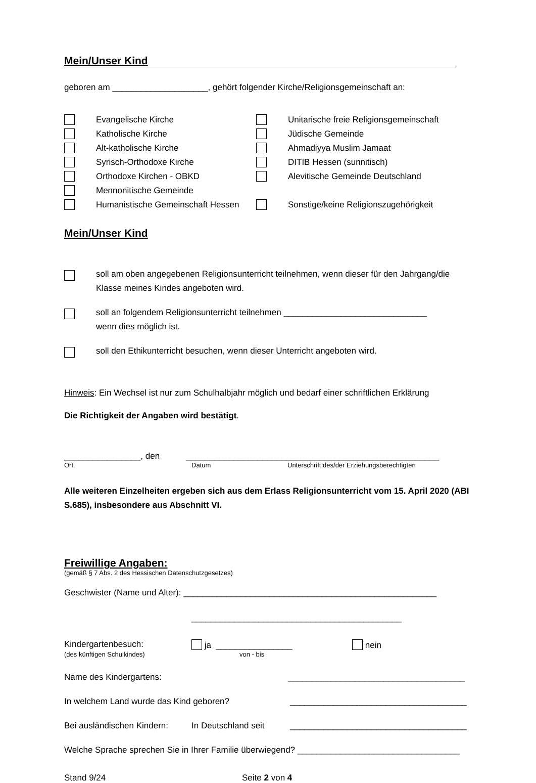Mein/Unser Kind
geboren am ____________________, gehört folgender Kirche/Religionsgemeinschaft an:
Evangelische Kirche Unitarische freie Religionsgemeinschaft
Katholische Kirche Jüdische Gemeinde
Alt-katholische Kirche Ahmadiyya Muslim Jamaat
Syrisch-Orthodoxe Kirche DITIB Hessen (sunnitisch)
Orthodoxe Kirchen - OBKD Alevitische Gemeinde Deutschland
Mennonitische Gemeinde
Humanistische Gemeinschaft Hessen Sonstige/keine Religionszugehörigkeit
Mein/Unser Kind
soll am oben angegebenen Religionsunterricht teilnehmen, wenn dieser für den Jahrgang/die Klasse meines Kindes angeboten wird.
soll an folgendem Religionsunterricht teilnehmen ______________________________
wenn dies möglich ist.
soll den Ethikunterricht besuchen, wenn dieser Unterricht angeboten wird.
Hinweis: Ein Wechsel ist nur zum Schulhalbjahr möglich und bedarf einer schriftlichen Erklärung
Die Richtigkeit der Angaben wird bestätigt.
________________, den _____________________________________________________
Ort Datum Unterschrift des/der Erziehungsberechtigten
Alle weiteren Einzelheiten ergeben sich aus dem Erlass Religionsunterricht vom 15. April 2020 (ABI S.685), insbesondere aus Abschnitt VI.
Freiwillige Angaben:
(gemäß § 7 Abs. 2 des Hessischen Datenschutzgesetzes)
Geschwister (Name und Alter): _____________________________________________________
____________________________________________
Kindergartenbesuch: ja ________________ nein
(des künftigen Schulkindes) von - bis
Name des Kindergartens: _____________________________________
In welchem Land wurde das Kind geboren? _____________________________________
Bei ausländischen Kindern: In Deutschland seit _____________________________________
Welche Sprache sprechen Sie in Ihrer Familie überwiegend? __________________________________
Stand 9/24 Seite 2 von 4